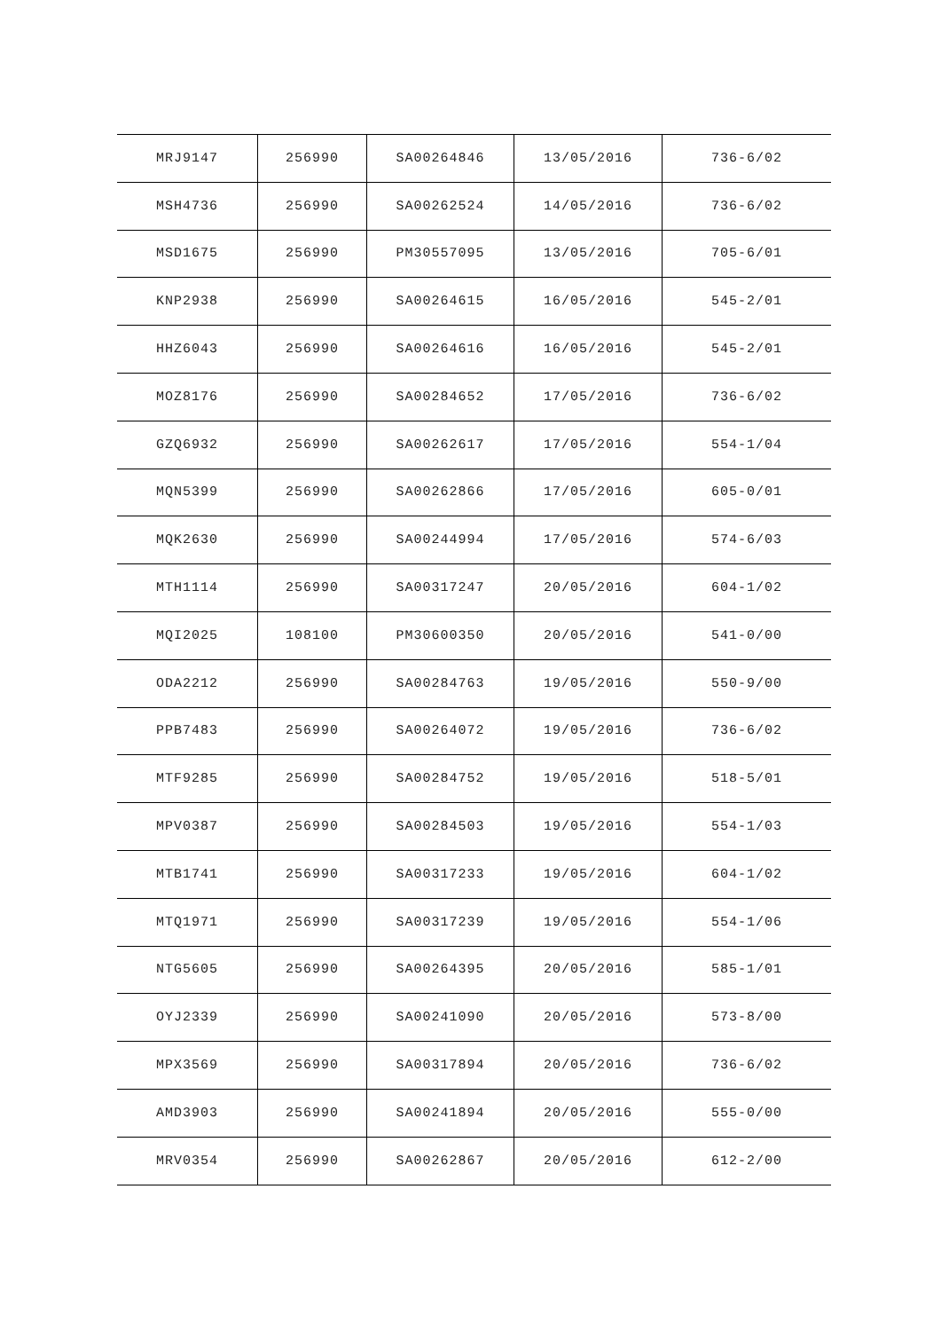| MRJ9147 | 256990 | SA00264846 | 13/05/2016 | 736-6/02 |
| MSH4736 | 256990 | SA00262524 | 14/05/2016 | 736-6/02 |
| MSD1675 | 256990 | PM30557095 | 13/05/2016 | 705-6/01 |
| KNP2938 | 256990 | SA00264615 | 16/05/2016 | 545-2/01 |
| HHZ6043 | 256990 | SA00264616 | 16/05/2016 | 545-2/01 |
| MOZ8176 | 256990 | SA00284652 | 17/05/2016 | 736-6/02 |
| GZQ6932 | 256990 | SA00262617 | 17/05/2016 | 554-1/04 |
| MQN5399 | 256990 | SA00262866 | 17/05/2016 | 605-0/01 |
| MQK2630 | 256990 | SA00244994 | 17/05/2016 | 574-6/03 |
| MTH1114 | 256990 | SA00317247 | 20/05/2016 | 604-1/02 |
| MQI2025 | 108100 | PM30600350 | 20/05/2016 | 541-0/00 |
| ODA2212 | 256990 | SA00284763 | 19/05/2016 | 550-9/00 |
| PPB7483 | 256990 | SA00264072 | 19/05/2016 | 736-6/02 |
| MTF9285 | 256990 | SA00284752 | 19/05/2016 | 518-5/01 |
| MPV0387 | 256990 | SA00284503 | 19/05/2016 | 554-1/03 |
| MTB1741 | 256990 | SA00317233 | 19/05/2016 | 604-1/02 |
| MTQ1971 | 256990 | SA00317239 | 19/05/2016 | 554-1/06 |
| NTG5605 | 256990 | SA00264395 | 20/05/2016 | 585-1/01 |
| OYJ2339 | 256990 | SA00241090 | 20/05/2016 | 573-8/00 |
| MPX3569 | 256990 | SA00317894 | 20/05/2016 | 736-6/02 |
| AMD3903 | 256990 | SA00241894 | 20/05/2016 | 555-0/00 |
| MRV0354 | 256990 | SA00262867 | 20/05/2016 | 612-2/00 |